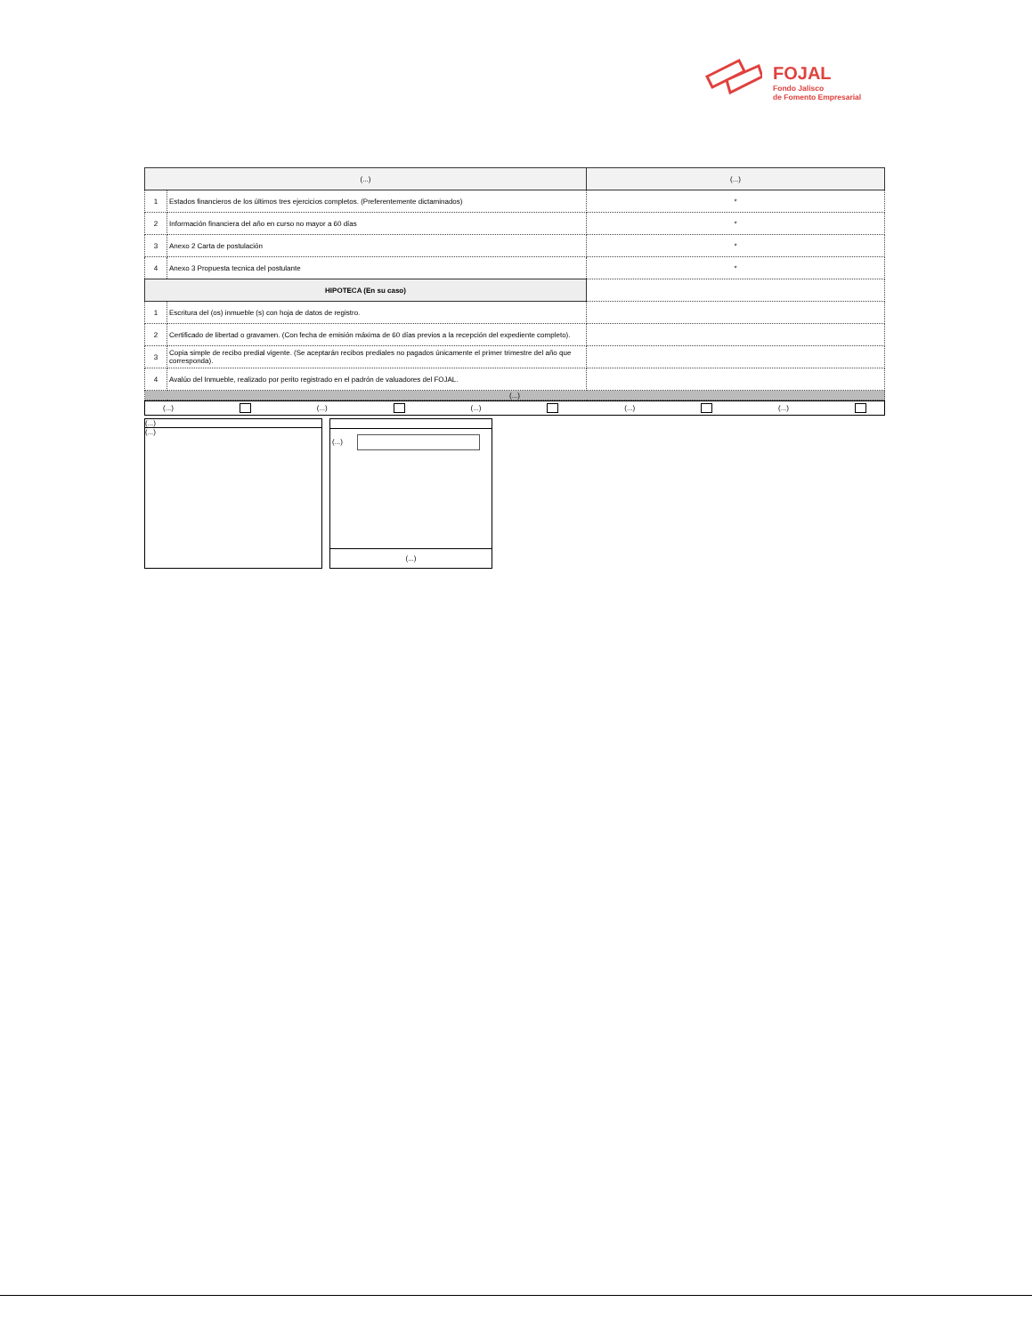FOJAL
Fondo Jalisco
de Fomento Empresarial
| (...) | | (...) |
| --- | --- | --- |
| 1 | Estados financieros de los últimos tres ejercicios completos. (Preferentemente dictaminados) | * |
| 2 | Información financiera del año en curso no mayor a 60 días | * |
| 3 | Anexo 2 Carta de postulación | * |
| 4 | Anexo 3 Propuesta tecnica del postulante | * |
| HIPOTECA (En su caso) | | |
| 1 | Escritura del (os) inmueble (s) con hoja de datos de registro. | |
| 2 | Certificado de libertad o gravamen. (Con fecha de emisión máxima de 60 días previos a la recepción del expediente completo). | |
| 3 | Copia simple de recibo predial vigente. (Se aceptarán recibos prediales no pagados únicamente el primer trimestre del año que corresponda). | |
| 4 | Avalúo del Inmueble, realizado por perito registrado en el padrón de valuadores del FOJAL. | |
| (...) | | |
(...) (...) (...) (...) (...)
(...)
(...)
(...)
(...)